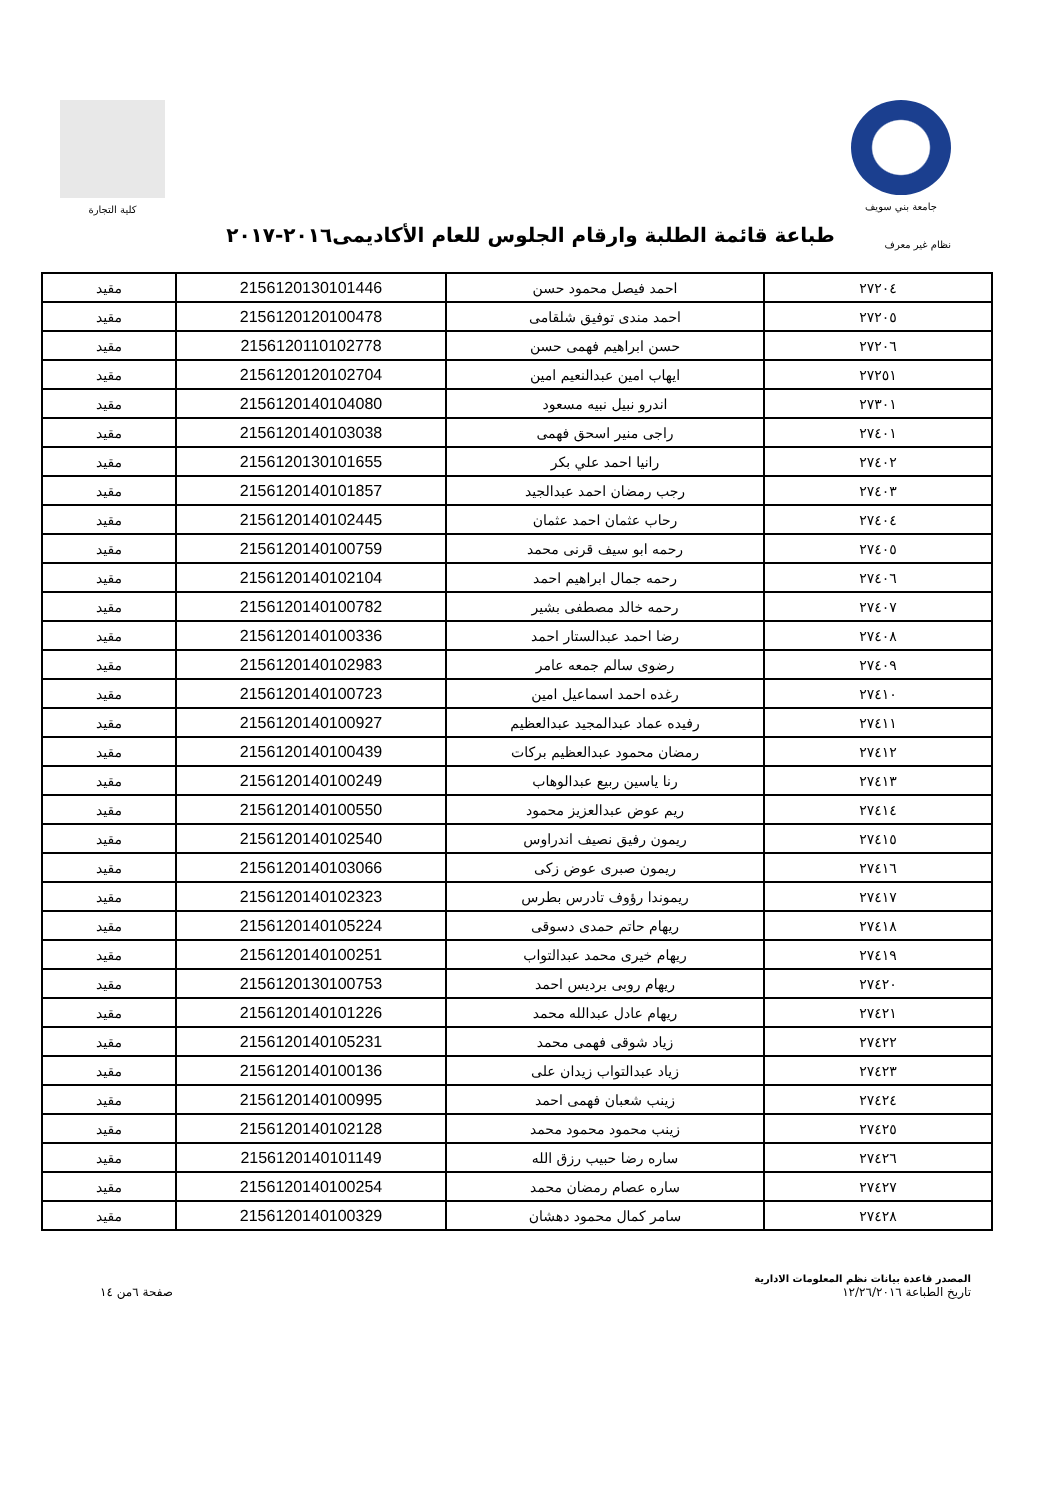جامعة بني سويف كلية التجارة
طباعة قائمة الطلبة وارقام الجلوس للعام الأكاديمى٢٠١٦-٢٠١٧
نظام غير معرف
| ٢٧٢٠٤ | احمد فيصل محمود حسن | 2156120130101446 | مقيد |
| ٢٧٢٠٥ | احمد مندى توفيق شلقامى | 2156120120100478 | مقيد |
| ٢٧٢٠٦ | حسن ابراهيم فهمى حسن | 2156120110102778 | مقيد |
| ٢٧٢٥١ | ايهاب امين عبدالنعيم امين | 2156120120102704 | مقيد |
| ٢٧٣٠١ | اندرو نبيل نبيه مسعود | 2156120140104080 | مقيد |
| ٢٧٤٠١ | راجى منير اسحق فهمى | 2156120140103038 | مقيد |
| ٢٧٤٠٢ | رانيا احمد علي بكر | 2156120130101655 | مقيد |
| ٢٧٤٠٣ | رجب رمضان احمد عبدالجيد | 2156120140101857 | مقيد |
| ٢٧٤٠٤ | رحاب عثمان احمد عثمان | 2156120140102445 | مقيد |
| ٢٧٤٠٥ | رحمه ابو سيف قرنى محمد | 2156120140100759 | مقيد |
| ٢٧٤٠٦ | رحمه جمال ابراهيم احمد | 2156120140102104 | مقيد |
| ٢٧٤٠٧ | رحمه خالد مصطفى بشير | 2156120140100782 | مقيد |
| ٢٧٤٠٨ | رضا احمد عبدالستار احمد | 2156120140100336 | مقيد |
| ٢٧٤٠٩ | رضوى سالم جمعه عامر | 2156120140102983 | مقيد |
| ٢٧٤١٠ | رغده احمد اسماعيل امين | 2156120140100723 | مقيد |
| ٢٧٤١١ | رفيده عماد عبدالمجيد عبدالعظيم | 2156120140100927 | مقيد |
| ٢٧٤١٢ | رمضان محمود عبدالعظيم بركات | 2156120140100439 | مقيد |
| ٢٧٤١٣ | رنا ياسين ربيع عبدالوهاب | 2156120140100249 | مقيد |
| ٢٧٤١٤ | ريم عوض عبدالعزيز محمود | 2156120140100550 | مقيد |
| ٢٧٤١٥ | ريمون رفيق نصيف اندراوس | 2156120140102540 | مقيد |
| ٢٧٤١٦ | ريمون صبرى عوض زكى | 2156120140103066 | مقيد |
| ٢٧٤١٧ | ريموندا رؤوف تادرس بطرس | 2156120140102323 | مقيد |
| ٢٧٤١٨ | ريهام حاتم حمدى دسوقى | 2156120140105224 | مقيد |
| ٢٧٤١٩ | ريهام خيرى محمد عبدالتواب | 2156120140100251 | مقيد |
| ٢٧٤٢٠ | ريهام روبى برديس احمد | 2156120130100753 | مقيد |
| ٢٧٤٢١ | ريهام عادل عبدالله محمد | 2156120140101226 | مقيد |
| ٢٧٤٢٢ | زياد شوقى فهمى محمد | 2156120140105231 | مقيد |
| ٢٧٤٢٣ | زياد عبدالتواب زيدان على | 2156120140100136 | مقيد |
| ٢٧٤٢٤ | زينب شعبان فهمى احمد | 2156120140100995 | مقيد |
| ٢٧٤٢٥ | زينب محمود محمود محمد | 2156120140102128 | مقيد |
| ٢٧٤٢٦ | ساره رضا حبيب رزق الله | 2156120140101149 | مقيد |
| ٢٧٤٢٧ | ساره عصام رمضان محمد | 2156120140100254 | مقيد |
| ٢٧٤٢٨ | سامر كمال محمود دهشان | 2156120140100329 | مقيد |
المصدر قاعدة بيانات نظم المعلومات الادارية
تاريخ الطباعة ١٢/٢٦/٢٠١٦
صفحة ٦من ١٤